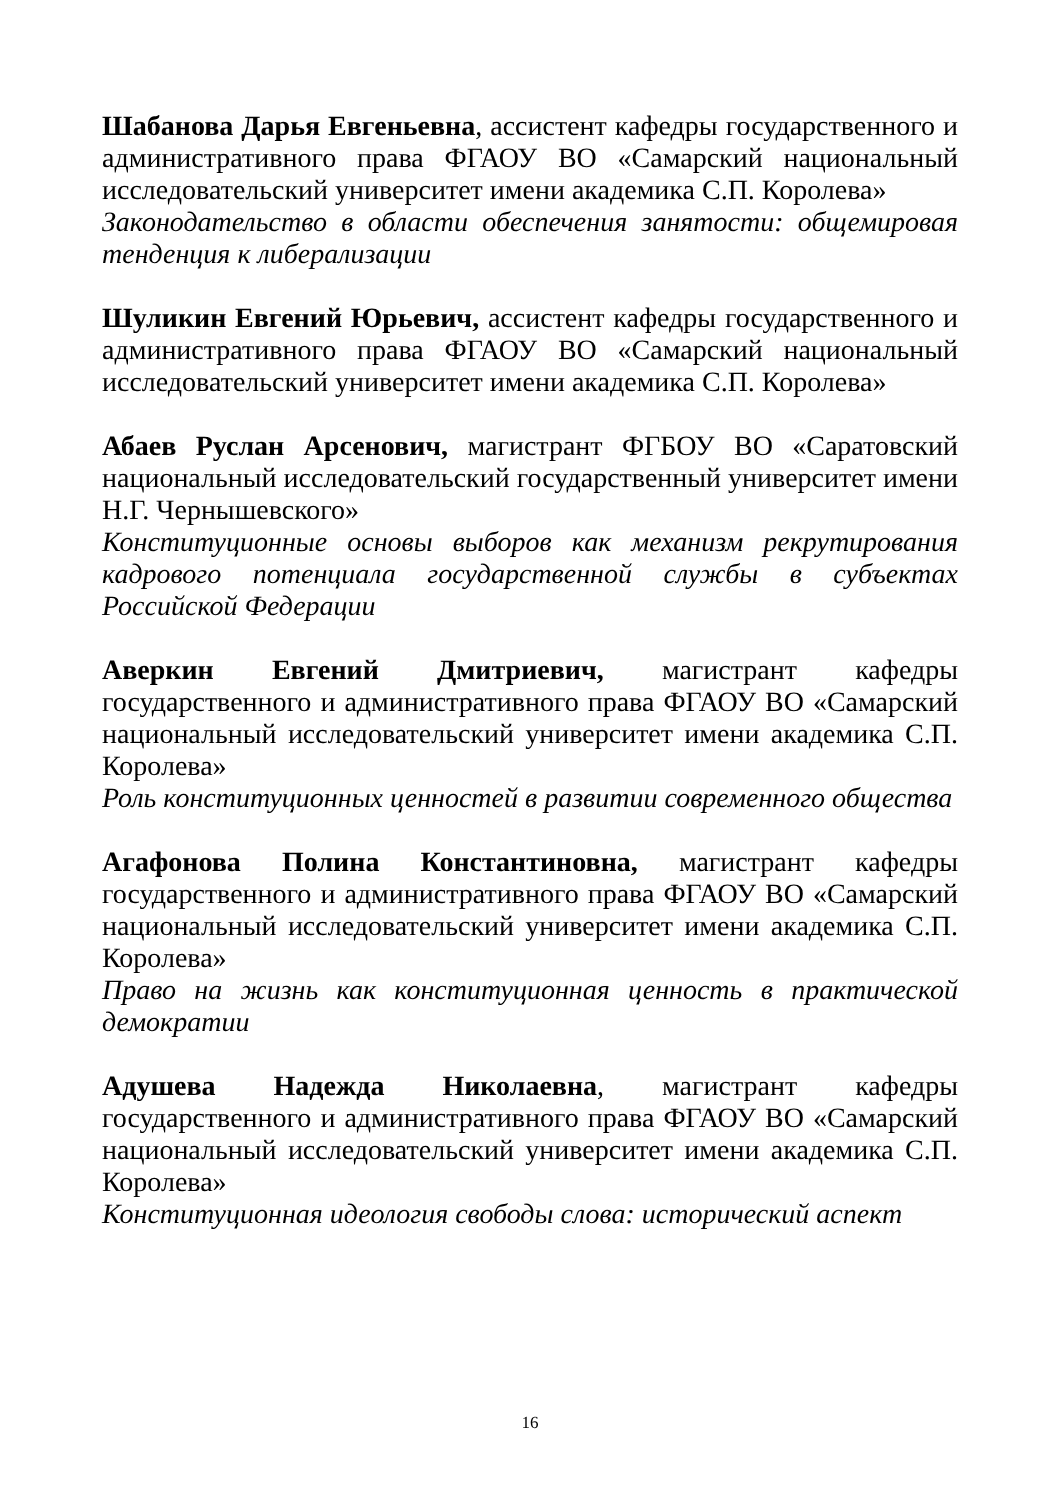Шабанова Дарья Евгеньевна, ассистент кафедры государственного и административного права ФГАОУ ВО «Самарский национальный исследовательский университет имени академика С.П. Королева»
Законодательство в области обеспечения занятости: общемировая тенденция к либерализации
Шуликин Евгений Юрьевич, ассистент кафедры государственного и административного права ФГАОУ ВО «Самарский национальный исследовательский университет имени академика С.П. Королева»
Абаев Руслан Арсенович, магистрант ФГБОУ ВО «Саратовский национальный исследовательский государственный университет имени Н.Г. Чернышевского»
Конституционные основы выборов как механизм рекрутирования кадрового потенциала государственной службы в субъектах Российской Федерации
Аверкин Евгений Дмитриевич, магистрант кафедры государственного и административного права ФГАОУ ВО «Самарский национальный исследовательский университет имени академика С.П. Королева»
Роль конституционных ценностей в развитии современного общества
Агафонова Полина Константиновна, магистрант кафедры государственного и административного права ФГАОУ ВО «Самарский национальный исследовательский университет имени академика С.П. Королева»
Право на жизнь как конституционная ценность в практической демократии
Адушева Надежда Николаевна, магистрант кафедры государственного и административного права ФГАОУ ВО «Самарский национальный исследовательский университет имени академика С.П. Королева»
Конституционная идеология свободы слова: исторический аспект
16